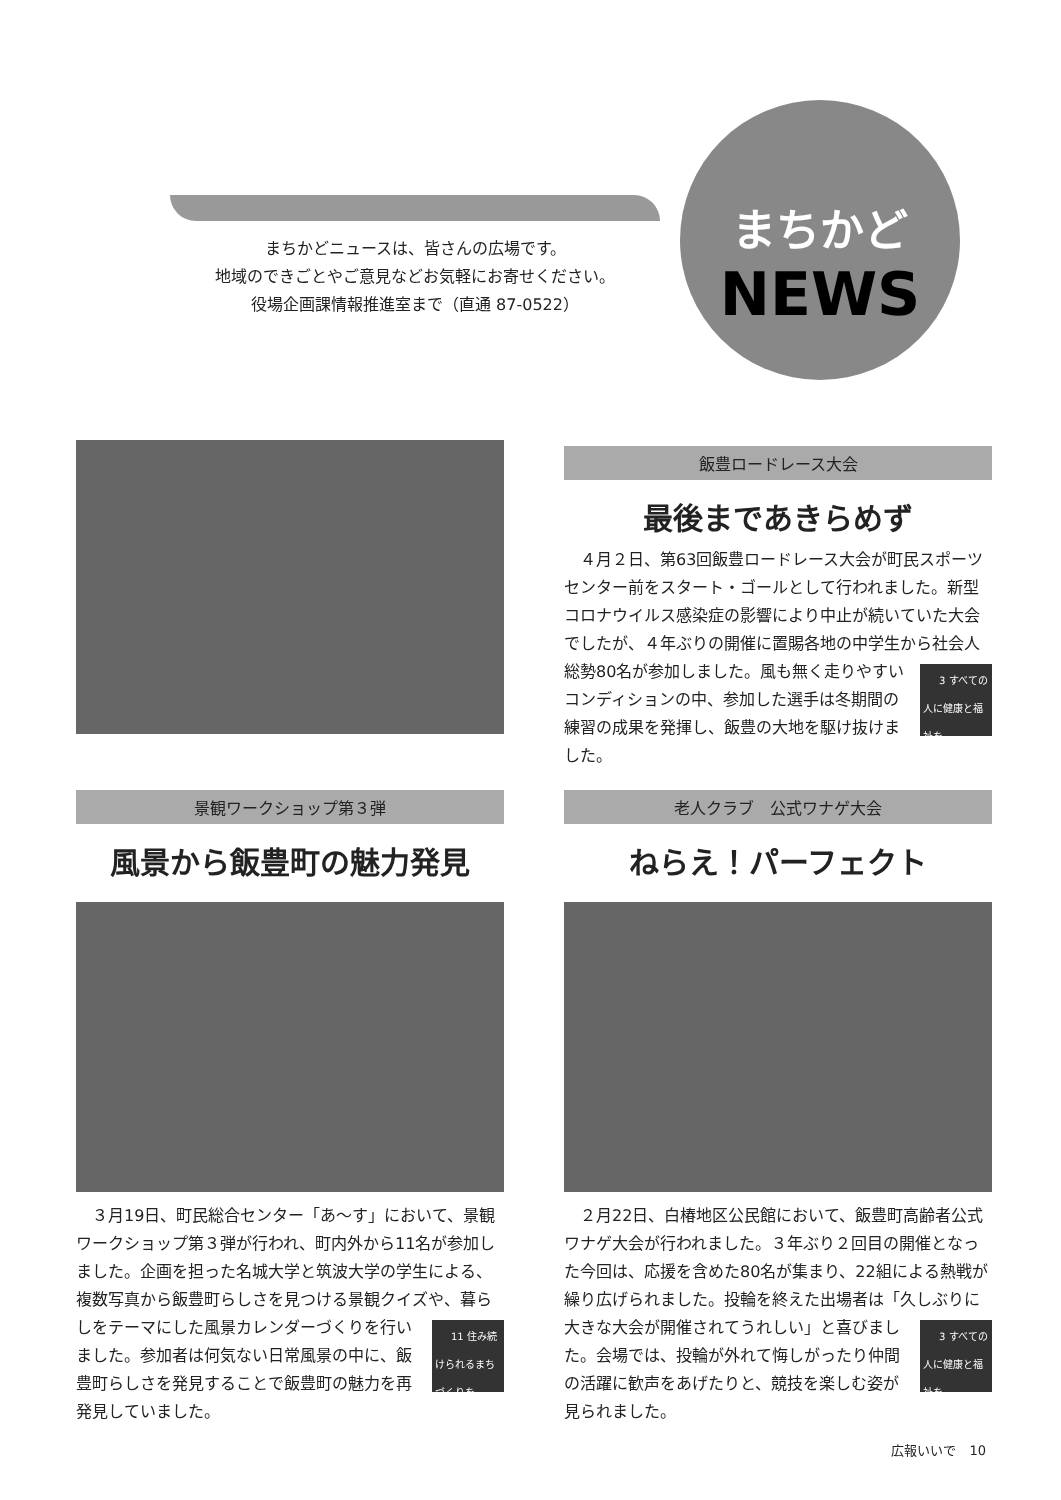まちかどニュースは、皆さんの広場です。
地域のできごとやご意見などお気軽にお寄せください。
役場企画課情報推進室まで（直通 87-0522）
まちかど
NEWS
飯豊ロードレース大会
最後まであきらめず
４月２日、第63回飯豊ロードレース大会が町民スポーツセンター前をスタート・ゴールとして行われました。新型コロナウイルス感染症の影響により中止が続いていた大会でしたが、４年ぶりの開催に置賜各地の中学生から社会人総勢80名が参加しました。風も 3 すべての人に健康と福祉を 無く走りやすいコンディションの中、参加した選手は冬期間の練習の成果を発揮し、飯豊の大地を駆け抜けました。
景観ワークショップ第３弾
風景から飯豊町の魅力発見
３月19日、町民総合センター「あ～す」において、景観ワークショップ第３弾が行われ、町内外から11名が参加しました。企画を担った名城大学と筑波大学の学生による、複数写真から飯豊町らしさを見つける景観クイズや、暮らしをテーマにした風景カレンダー 11 住み続けられるまちづくりを づくりを行いました。参加者は何気ない日常風景の中に、飯豊町らしさを発見することで飯豊町の魅力を再発見していました。
老人クラブ　公式ワナゲ大会
ねらえ！パーフェクト
２月22日、白椿地区公民館において、飯豊町高齢者公式ワナゲ大会が行われました。３年ぶり２回目の開催となった今回は、応援を含めた80名が集まり、22組による熱戦が繰り広げられました。投輪を終えた出場者は「久しぶりに大きな大会が開催されてうれ 3 すべての人に健康と福祉を しい」と喜びました。会場では、投輪が外れて悔しがったり仲間の活躍に歓声をあげたりと、競技を楽しむ姿が見られました。
広報いいで　10